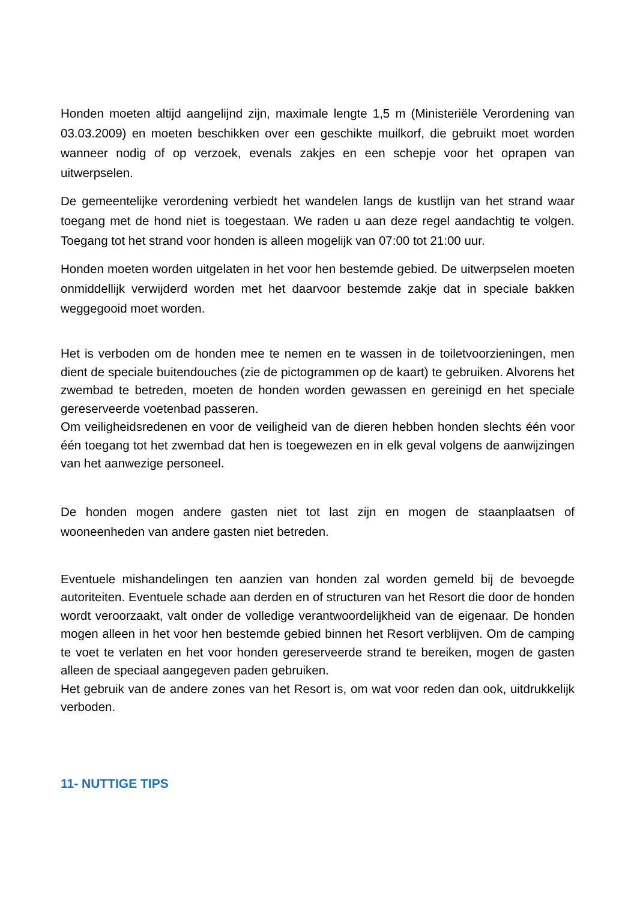Honden moeten altijd aangelijnd zijn, maximale lengte 1,5 m (Ministeriële Verordening van 03.03.2009) en moeten beschikken over een geschikte muilkorf, die gebruikt moet worden wanneer nodig of op verzoek, evenals zakjes en een schepje voor het oprapen van uitwerpselen.
De gemeentelijke verordening verbiedt het wandelen langs de kustlijn van het strand waar toegang met de hond niet is toegestaan. We raden u aan deze regel aandachtig te volgen. Toegang tot het strand voor honden is alleen mogelijk van 07:00 tot 21:00 uur.
Honden moeten worden uitgelaten in het voor hen bestemde gebied. De uitwerpselen moeten onmiddellijk verwijderd worden met het daarvoor bestemde zakje dat in speciale bakken weggegooid moet worden.
Het is verboden om de honden mee te nemen en te wassen in de toiletvoorzieningen, men dient de speciale buitendouches (zie de pictogrammen op de kaart) te gebruiken. Alvorens het zwembad te betreden, moeten de honden worden gewassen en gereinigd en het speciale gereserveerde voetenbad passeren.
Om veiligheidsredenen en voor de veiligheid van de dieren hebben honden slechts één voor één toegang tot het zwembad dat hen is toegewezen en in elk geval volgens de aanwijzingen van het aanwezige personeel.
De honden mogen andere gasten niet tot last zijn en mogen de staanplaatsen of wooneenheden van andere gasten niet betreden.
Eventuele mishandelingen ten aanzien van honden zal worden gemeld bij de bevoegde autoriteiten. Eventuele schade aan derden en of structuren van het Resort die door de honden wordt veroorzaakt, valt onder de volledige verantwoordelijkheid van de eigenaar. De honden mogen alleen in het voor hen bestemde gebied binnen het Resort verblijven. Om de camping te voet te verlaten en het voor honden gereserveerde strand te bereiken, mogen de gasten alleen de speciaal aangegeven paden gebruiken.
Het gebruik van de andere zones van het Resort is, om wat voor reden dan ook, uitdrukkelijk verboden.
11- NUTTIGE TIPS